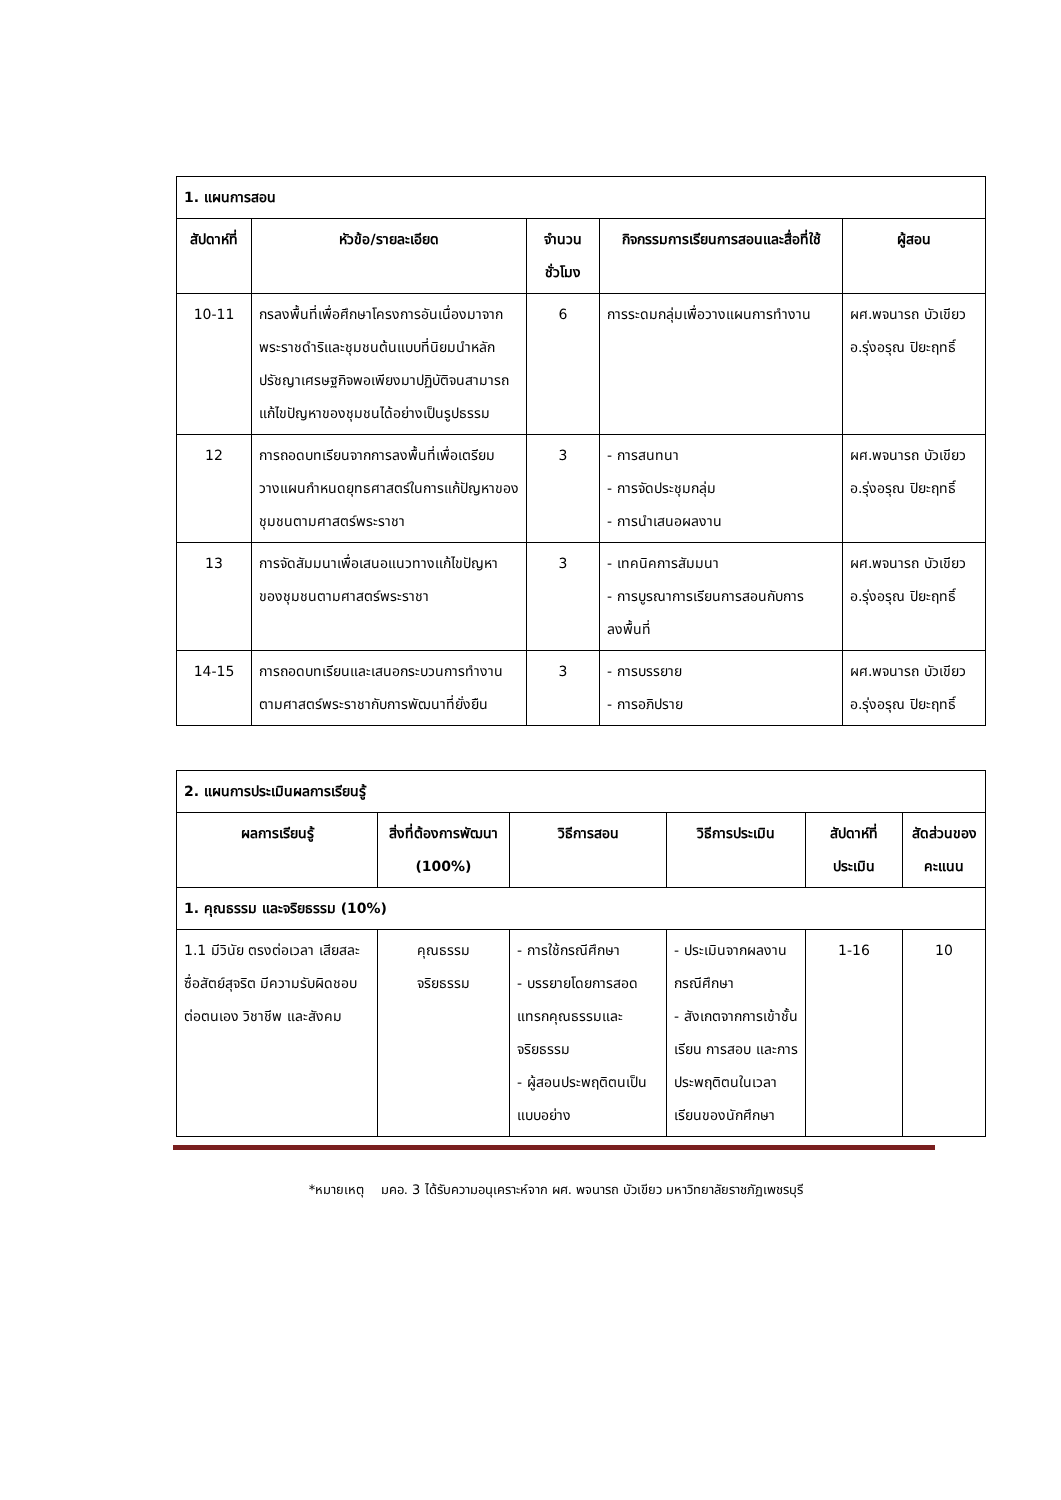| 1. แผนการสอน | | | | |
| --- | --- | --- | --- | --- |
| สัปดาห์ที่ | หัวข้อ/รายละเอียด | จำนวนชั่วโมง | กิจกรรมการเรียนการสอนและสื่อที่ใช้ | ผู้สอน |
| 10-11 | กรลงพื้นที่เพื่อศึกษาโครงการอันเนื่องมาจากพระราชดำริและชุมชนต้นแบบที่นิยมนำหลักปรัชญาเศรษฐกิจพอเพียงมาปฏิบัติจนสามารถแก้ไขปัญหาของชุมชนได้อย่างเป็นรูปธรรม | 6 | การระดมกลุ่มเพื่อวางแผนการทำงาน | ผศ.พจนารถ บัวเขียว อ.รุ่งอรุณ ปิยะฤทธิ์ |
| 12 | การถอดบทเรียนจากการลงพื้นที่เพื่อเตรียมวางแผนกำหนดยุทธศาสตร์ในการแก้ปัญหาของชุมชนตามศาสตร์พระราชา | 3 | - การสนทนา - การจัดประชุมกลุ่ม - การนำเสนอผลงาน | ผศ.พจนารถ บัวเขียว อ.รุ่งอรุณ ปิยะฤทธิ์ |
| 13 | การจัดสัมมนาเพื่อเสนอแนวทางแก้ไขปัญหาของชุมชนตามศาสตร์พระราชา | 3 | - เทคนิคการสัมมนา - การบูรณาการเรียนการสอนกับการลงพื้นที่ | ผศ.พจนารถ บัวเขียว อ.รุ่งอรุณ ปิยะฤทธิ์ |
| 14-15 | การถอดบทเรียนและเสนอกระบวนการทำงานตามศาสตร์พระราชากับการพัฒนาที่ยั่งยืน | 3 | - การบรรยาย - การอภิปราย | ผศ.พจนารถ บัวเขียว อ.รุ่งอรุณ ปิยะฤทธิ์ |
| 2. แผนการประเมินผลการเรียนรู้ | | | | | |
| --- | --- | --- | --- | --- | --- |
| ผลการเรียนรู้ | สิ่งที่ต้องการพัฒนา (100%) | วิธีการสอน | วิธีการประเมิน | สัปดาห์ที่ประเมิน | สัดส่วนของคะแนน |
| 1. คุณธรรม และจริยธรรม (10%) | | | | | |
| 1.1 มีวินัย ตรงต่อเวลา เสียสละ ซื่อสัตย์สุจริต มีความรับผิดชอบต่อตนเอง วิชาชีพ และสังคม | คุณธรรม จริยธรรม | - การใช้กรณีศึกษา - บรรยายโดยการสอดแทรกคุณธรรมและจริยธรรม - ผู้สอนประพฤติตนเป็นแบบอย่าง | - ประเมินจากผลงานกรณีศึกษา - สังเกตจากการเข้าชั้นเรียน การสอบ และการประพฤติตนในเวลาเรียนของนักศึกษา | 1-16 | 10 |
*หมายเหตุ มคอ. 3 ได้รับความอนุเคราะห์จาก ผศ. พจนารถ บัวเขียว มหาวิทยาลัยราชภัฏเพชรบุรี